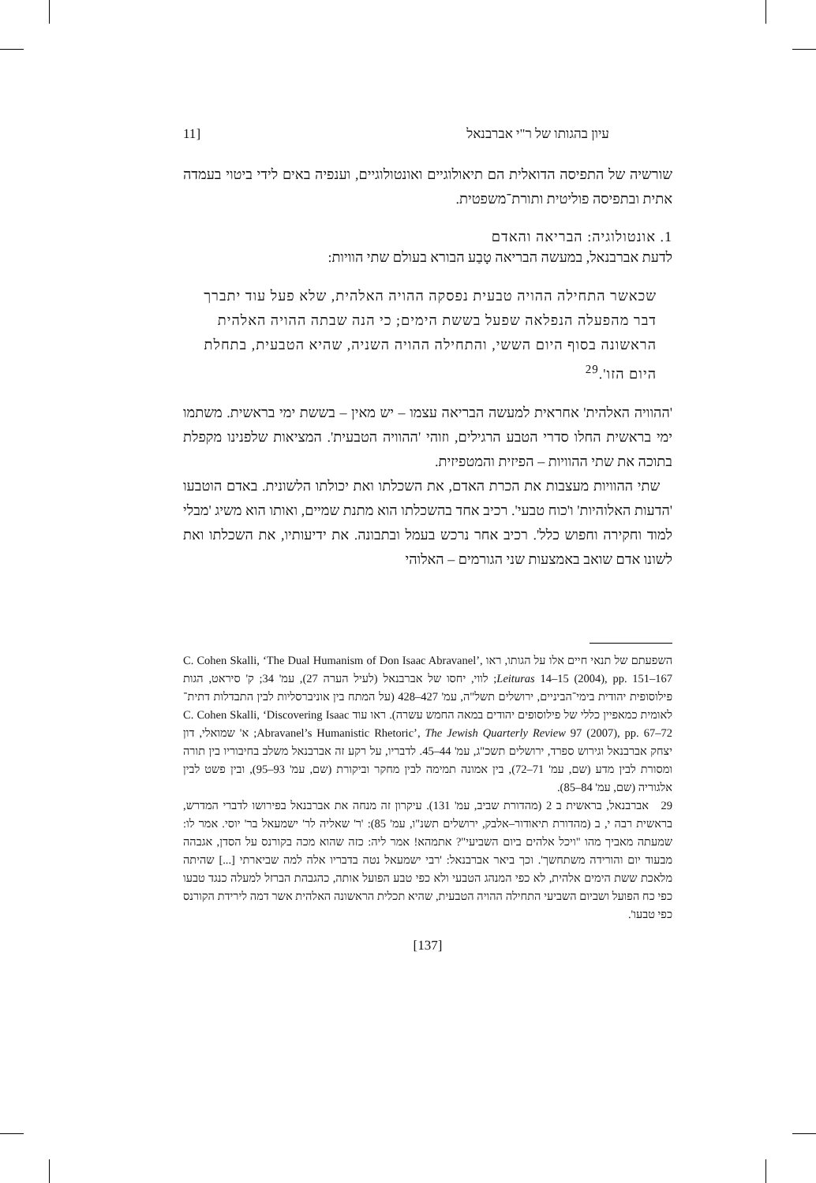עיון בהגותו של ר"י אברבנאל [11
שורשיה של התפיסה הדואלית הם תיאולוגיים ואונטולוגיים, וענפיה באים לידי ביטוי בעמדה אתית ובתפיסה פוליטית ותורת־משפטית.
1. אונטולוגיה: הבריאה והאדם
לדעת אברבנאל, במעשה הבריאה טָבַע הבורא בעולם שתי הוויות:
שכאשר התחילה ההויה טבעית נפסקה ההויה האלהית, שלא פעל עוד יתברך דבר מהפעלה הנפלאה שפעל בששת הימים; כי הנה שבתה ההויה האלהית הראשונה בסוף היום הששי, והתחילה ההויה השניה, שהיא הטבעית, בתחלת היום הזו'.<sup>29</sup>
'ההוויה האלהית' אחראית למעשה הבריאה עצמו – יש מאין – בששת ימי בראשית. משתמו ימי בראשית החלו סדרי הטבע הרגילים, וזוהי 'ההוויה הטבעית'. המציאות שלפנינו מקפלת בתוכה את שתי ההוויות – הפיזית והמטפיזית.
שתי ההוויות מעצבות את הכרת האדם, את השכלתו ואת יכולתו הלשונית. באדם הוטבעו 'הדעות האלוהיות' ו'כוח טבעי'. רכיב אחד בהשכלתו הוא מתנת שמיים, ואותו הוא משיג 'מבלי למוד וחקירה וחפוש כלל'. רכיב אחר נרכש בעמל ובתבונה. את ידיעותיו, את השכלתו ואת לשונו אדם שואב באמצעות שני הגורמים – האלוהי
השפעתם של תנאי חיים אלו על הגותו, ראו C. Cohen Skalli, ‘The Dual Humanism of Don Isaac Abravanel’, Leituras 14–15 (2004), pp. 151–167; לווי, יחסו של אברבנאל (לעיל הערה 27), עמ' 34; ק' סיראט, הגות פילוסופית יהודית בימי־הביניים, ירושלים תשל"ה, עמ' 427–428 (על המתח בין אוניברסליות לבין התבדלות דתית־לאומית כמאפיין כללי של פילוסופים יהודים במאה החמש עשרה). ראו עוד C. Cohen Skalli, ‘Discovering Isaac Abravanel’s Humanistic Rhetoric’, The Jewish Quarterly Review 97 (2007), pp. 67–72; א' שמואלי, דון יצחק אברבנאל וגירוש ספרד, ירושלים תשכ"ג, עמ' 44–45. לדבריו, על רקע זה אברבנאל משלב בחיבוריו בין תורה ומסורת לבין מדע (שם, עמ' 71–72), בין אמונה תמימה לבין מחקר וביקורת (שם, עמ' 93–95), ובין פשט לבין אלגוריה (שם, עמ' 84–85).
29 אברבנאל, בראשית ב 2 (מהדורת שביב, עמ' 131). עיקרון זה מנחה את אברבנאל בפירושו לדברי המדרש, בראשית רבה י, ב (מהדורת תיאודור–אלבק, ירושלים תשנ"ו, עמ' 85): 'ר' שאליה לר' ישמעאל בר' יוסי. אמר לו: שמעתה מאביך מהו "ויכל אלהים ביום השביעי"? אתמהא! אמר ליה: כזה שהוא מכה בקורנס על הסדן, אגבהה מבעוד יום והורידה משתחשך'. וכך ביאר אברבנאל: 'רבי ישמעאל נטה בדבריו אלה למה שביארתי [...] שהיתה מלאכת ששת הימים אלהית, לא כפי המנהג הטבעי ולא כפי טבע הפועל אותה, כהגבהת הברזל למעלה כנגד טבעו כפי כח הפועל ושביום השביעי התחילה ההויה הטבעית, שהיא תכלית הראשונה האלהית אשר דמה לירידת הקורנס כפי טבעו'.
[137]